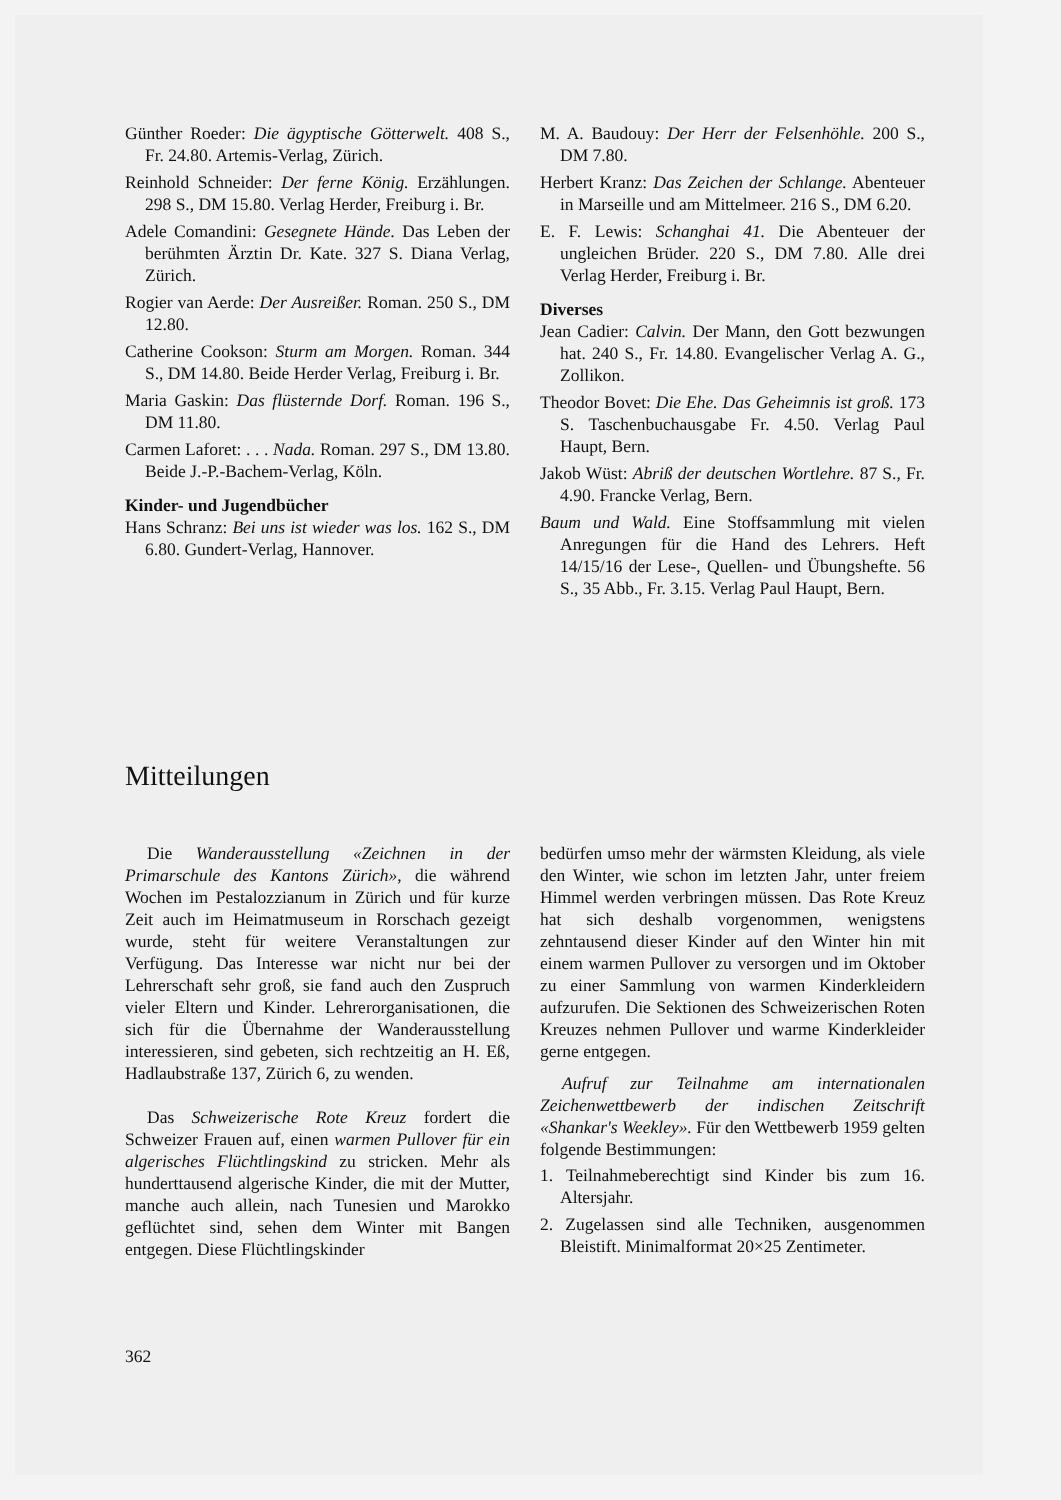Günther Roeder: Die ägyptische Götterwelt. 408 S., Fr. 24.80. Artemis-Verlag, Zürich.
Reinhold Schneider: Der ferne König. Erzählungen. 298 S., DM 15.80. Verlag Herder, Freiburg i. Br.
Adele Comandini: Gesegnete Hände. Das Leben der berühmten Ärztin Dr. Kate. 327 S. Diana Verlag, Zürich.
Rogier van Aerde: Der Ausreißer. Roman. 250 S., DM 12.80.
Catherine Cookson: Sturm am Morgen. Roman. 344 S., DM 14.80. Beide Herder Verlag, Freiburg i. Br.
Maria Gaskin: Das flüsternde Dorf. Roman. 196 S., DM 11.80.
Carmen Laforet: . . . Nada. Roman. 297 S., DM 13.80. Beide J.-P.-Bachem-Verlag, Köln.
Kinder- und Jugendbücher
Hans Schranz: Bei uns ist wieder was los. 162 S., DM 6.80. Gundert-Verlag, Hannover.
M. A. Baudouy: Der Herr der Felsenhöhle. 200 S., DM 7.80.
Herbert Kranz: Das Zeichen der Schlange. Abenteuer in Marseille und am Mittelmeer. 216 S., DM 6.20.
E. F. Lewis: Schanghai 41. Die Abenteuer der ungleichen Brüder. 220 S., DM 7.80. Alle drei Verlag Herder, Freiburg i. Br.
Diverses
Jean Cadier: Calvin. Der Mann, den Gott bezwungen hat. 240 S., Fr. 14.80. Evangelischer Verlag A. G., Zollikon.
Theodor Bovet: Die Ehe. Das Geheimnis ist groß. 173 S. Taschenbuchausgabe Fr. 4.50. Verlag Paul Haupt, Bern.
Jakob Wüst: Abriß der deutschen Wortlehre. 87 S., Fr. 4.90. Francke Verlag, Bern.
Baum und Wald. Eine Stoffsammlung mit vielen Anregungen für die Hand des Lehrers. Heft 14/15/16 der Lese-, Quellen- und Übungshefte. 56 S., 35 Abb., Fr. 3.15. Verlag Paul Haupt, Bern.
Mitteilungen
Die Wanderausstellung «Zeichnen in der Primarschule des Kantons Zürich», die während Wochen im Pestalozzianum in Zürich und für kurze Zeit auch im Heimatmuseum in Rorschach gezeigt wurde, steht für weitere Veranstaltungen zur Verfügung. Das Interesse war nicht nur bei der Lehrerschaft sehr groß, sie fand auch den Zuspruch vieler Eltern und Kinder. Lehrerorganisationen, die sich für die Übernahme der Wanderausstellung interessieren, sind gebeten, sich rechtzeitig an H. Eß, Hadlaubstraße 137, Zürich 6, zu wenden.
Das Schweizerische Rote Kreuz fordert die Schweizer Frauen auf, einen warmen Pullover für ein algerisches Flüchtlingskind zu stricken. Mehr als hunderttausend algerische Kinder, die mit der Mutter, manche auch allein, nach Tunesien und Marokko geflüchtet sind, sehen dem Winter mit Bangen entgegen. Diese Flüchtlingskinder
bedürfen umso mehr der wärmsten Kleidung, als viele den Winter, wie schon im letzten Jahr, unter freiem Himmel werden verbringen müssen. Das Rote Kreuz hat sich deshalb vorgenommen, wenigstens zehntausend dieser Kinder auf den Winter hin mit einem warmen Pullover zu versorgen und im Oktober zu einer Sammlung von warmen Kinderkleidern aufzurufen. Die Sektionen des Schweizerischen Roten Kreuzes nehmen Pullover und warme Kinderkleider gerne entgegen.
Aufruf zur Teilnahme am internationalen Zeichenwettbewerb der indischen Zeitschrift «Shankar's Weekley». Für den Wettbewerb 1959 gelten folgende Bestimmungen:
1. Teilnahmeberechtigt sind Kinder bis zum 16. Altersjahr.
2. Zugelassen sind alle Techniken, ausgenommen Bleistift. Minimalformat 20×25 Zentimeter.
362